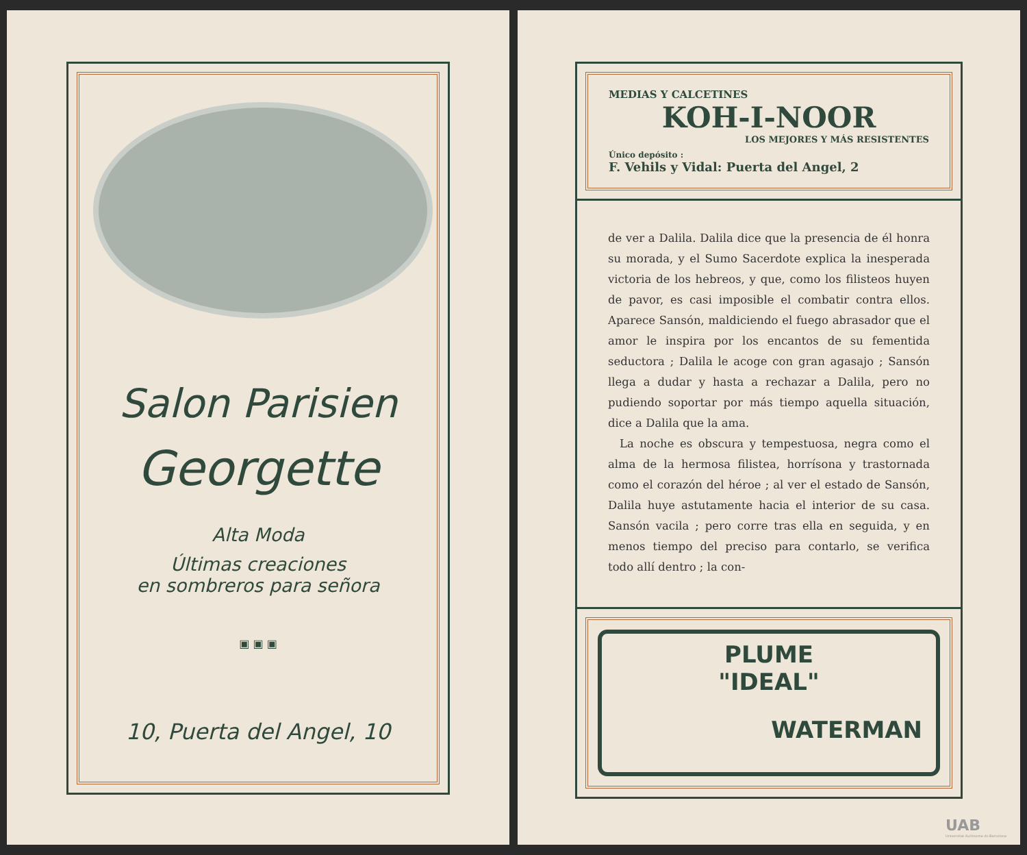Salon Parisien
Georgette
Alta Moda
Últimas creaciones
en sombreros para señora
▣ ▣ ▣
10, Puerta del Angel, 10
MEDIAS Y CALCETINES
KOH-I-NOOR
LOS MEJORES Y MÁS RESISTENTES
Único depósito :
F. Vehils y Vidal: Puerta del Angel, 2
de ver a Dalila. Dalila dice que la presencia de él honra su morada, y el Sumo Sacerdote explica la inesperada victoria de los hebreos, y que, como los filisteos huyen de pavor, es casi imposible el combatir contra ellos. Aparece Sansón, maldiciendo el fuego abrasador que el amor le inspira por los encantos de su fementida seductora ; Dalila le acoge con gran agasajo ; Sansón llega a dudar y hasta a rechazar a Dalila, pero no pudiendo soportar por más tiempo aquella situación, dice a Dalila que la ama.
La noche es obscura y tempestuosa, negra como el alma de la hermosa filistea, horrísona y trastornada como el corazón del héroe ; al ver el estado de Sansón, Dalila huye astutamente hacia el interior de su casa. Sansón vacila ; pero corre tras ella en seguida, y en menos tiempo del preciso para contarlo, se verifica todo allí dentro ; la con-
PLUME
"IDEAL"
WATERMAN
UAB
Universitat Autònoma de Barcelona